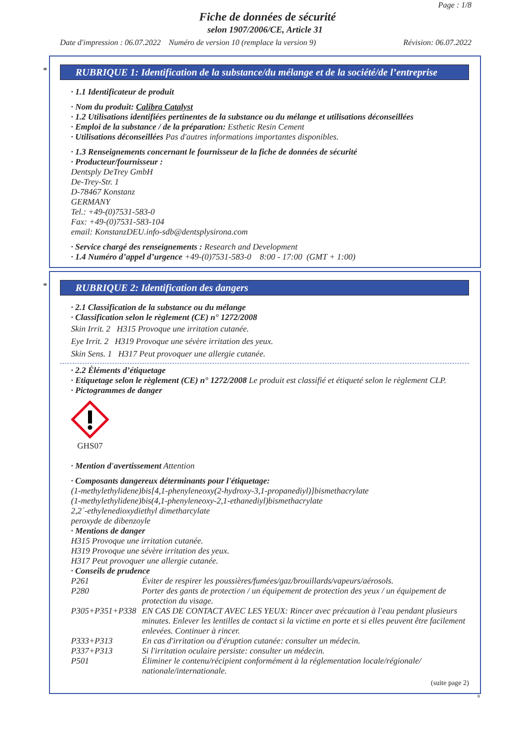Page : 1/8
Fiche de données de sécurité
selon 1907/2006/CE, Article 31
Date d'impression : 06.07.2022 Numéro de version 10 (remplace la version 9) Révision: 06.07.2022
*
RUBRIQUE 1: Identification de la substance/du mélange et de la société/de l’entreprise
· 1.1 Identificateur de produit
· Nom du produit: Calibra Catalyst
· 1.2 Utilisations identifiées pertinentes de la substance ou du mélange et utilisations déconseillées
· Emploi de la substance / de la préparation: Esthetic Resin Cement
· Utilisations déconseillées Pas d'autres informations importantes disponibles.
· 1.3 Renseignements concernant le fournisseur de la fiche de données de sécurité
· Producteur/fournisseur :
Dentsply DeTrey GmbH
De-Trey-Str. 1
D-78467 Konstanz
GERMANY
Tel.: +49-(0)7531-583-0
Fax: +49-(0)7531-583-104
email: KonstanzDEU.info-sdb@dentsplysirona.com
· Service chargé des renseignements : Research and Development
· 1.4 Numéro d’appel d’urgence +49-(0)7531-583-0 8:00 - 17:00 (GMT + 1:00)
*
RUBRIQUE 2: Identification des dangers
· 2.1 Classification de la substance ou du mélange
· Classification selon le règlement (CE) n° 1272/2008
Skin Irrit. 2 H315 Provoque une irritation cutanée.
Eye Irrit. 2 H319 Provoque une sévère irritation des yeux.
Skin Sens. 1 H317 Peut provoquer une allergie cutanée.
· 2.2 Éléments d’étiquetage
· Etiquetage selon le règlement (CE) n° 1272/2008 Le produit est classifié et étiqueté selon le règlement CLP.
· Pictogrammes de danger
GHS07
· Mention d'avertissement Attention
· Composants dangereux déterminants pour l'étiquetage:
(1-methylethylidene)bis[4,1-phenyleneoxy(2-hydroxy-3,1-propanediyl)]bismethacrylate
(1-methylethylidene)bis(4,1-phenyleneoxy-2,1-ethanediyl)bismethacrylate
2,2´-ethylenedioxydiethyl dimetharcylate
peroxyde de dibenzoyle
· Mentions de danger
H315 Provoque une irritation cutanée.
H319 Provoque une sévère irritation des yeux.
H317 Peut provoquer une allergie cutanée.
· Conseils de prudence
P261 Éviter de respirer les poussières/fumées/gaz/brouillards/vapeurs/aérosols.
P280 Porter des gants de protection / un équipement de protection des yeux / un équipement de protection du visage.
P305+P351+P338 EN CAS DE CONTACT AVEC LES YEUX: Rincer avec précaution à l'eau pendant plusieurs minutes. Enlever les lentilles de contact si la victime en porte et si elles peuvent être facilement enlevées. Continuer à rincer.
P333+P313 En cas d'irritation ou d'éruption cutanée: consulter un médecin.
P337+P313 Si l'irritation oculaire persiste: consulter un médecin.
P501 Éliminer le contenu/récipient conformément à la réglementation locale/régionale/ nationale/internationale.
(suite page 2)
B